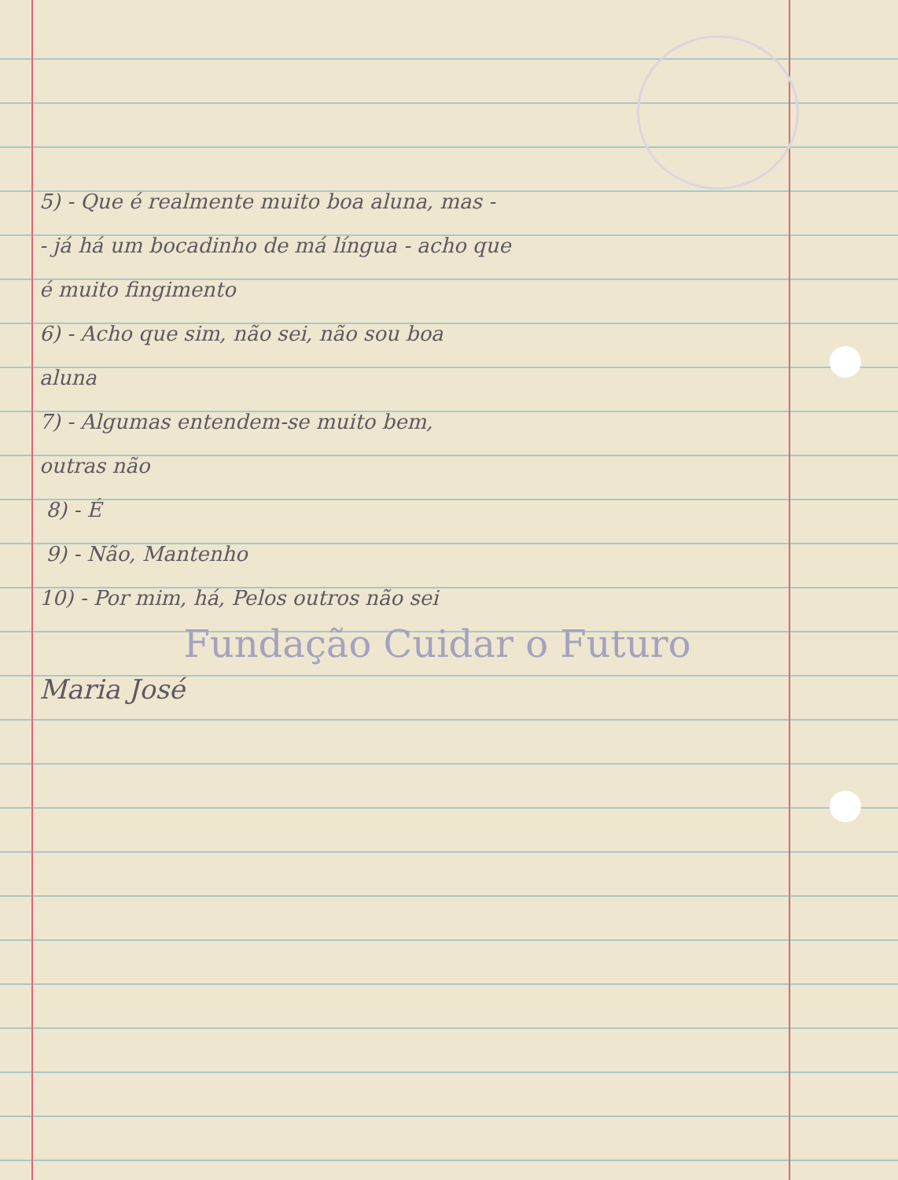5) - Que é realmente muito boa aluna, mas -
- já há um bocadinho de má língua - acho que
é muito fingimento
6) - Acho que sim, não sei, não sou boa
aluna
7) - Algumas entendem-se muito bem,
outras não
8) - É
9) - Não, Mantenho
10) - Por mim, há, Pelos outros não sei
Fundação Cuidar o Futuro
Maria José